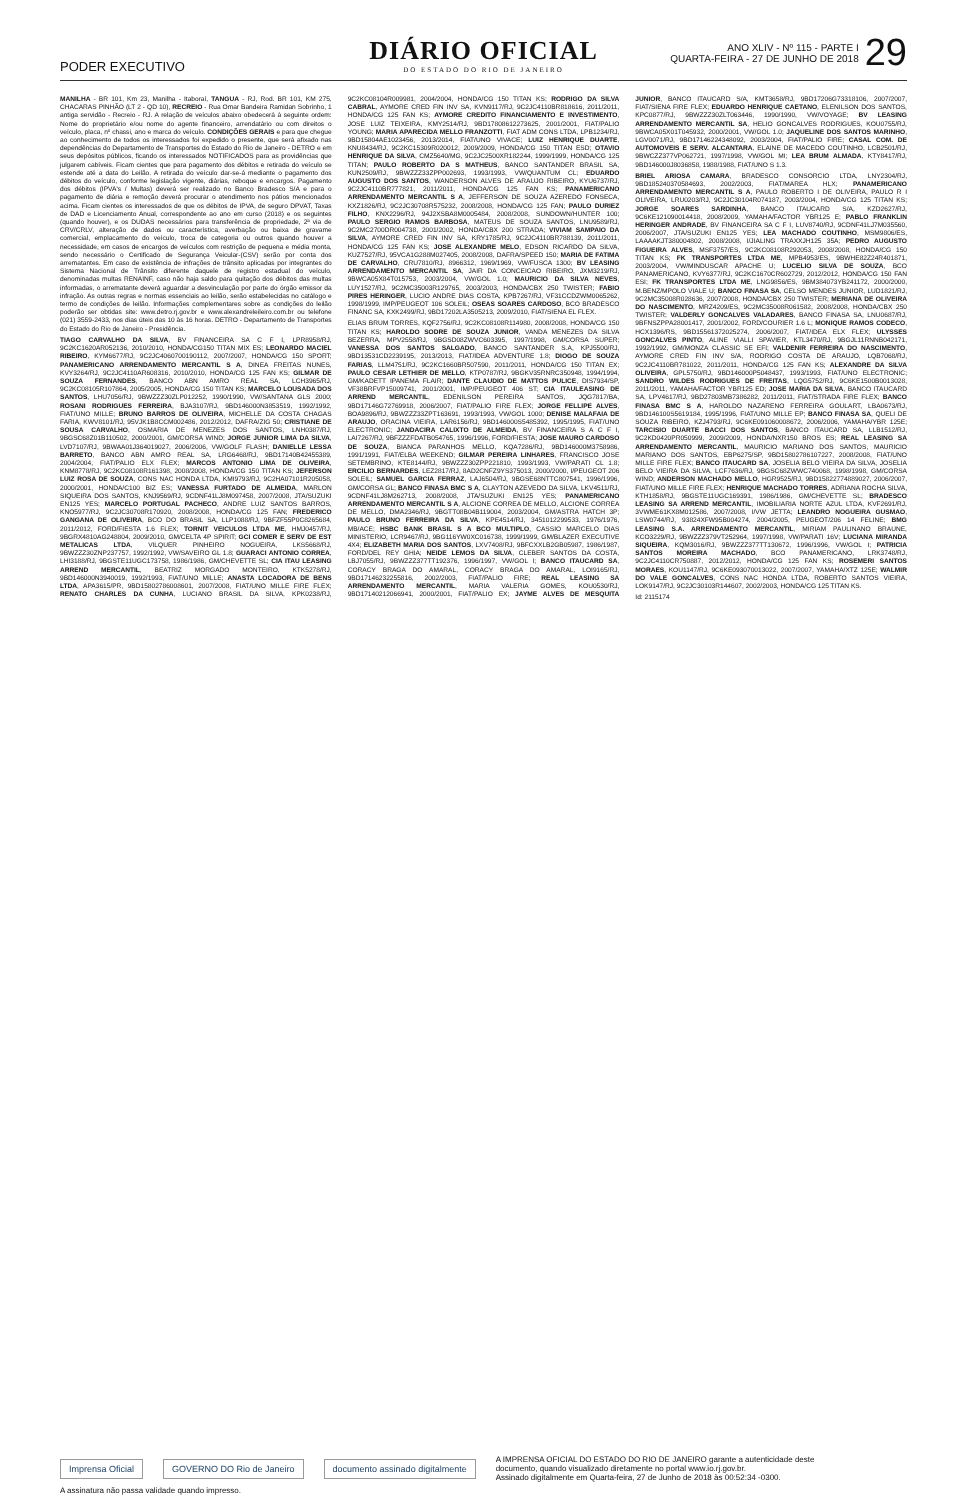PODER EXECUTIVO
DIÁRIO OFICIAL
DO ESTADO DO RIO DE JANEIRO
ANO XLIV - Nº 115 - PARTE I
QUARTA-FEIRA - 27 DE JUNHO DE 2018 29
MANILHA - BR 101, Km 23, Manilha - Itaboraí, TANGUA - RJ, Rod. BR 101, KM 275, CHACARAS PINHÃO (LT 2 - QD 10), RECREIO - Rua Omar Bandeira Ramidan Sobrinho, 1 antiga servidão - Recreio - RJ. A relação de veículos abaixo obedecerá à seguinte ordem: Nome do proprietário e/ou nome do agente financeiro, arrendatário ou com direitos o veículo, placa, nº chassi, ano e marca do veículo. CONDIÇÕES GERAIS e para que chegue ao conhecimento de todos os interessados foi expedido o presente, que será afixado nas dependências do Departamento de Transportes do Estado do Rio de Janeiro - DETRO e em seus depósitos públicos, ficando os interessados NOTIFICADOS para as providências que julgarem cabíveis. Ficam cientes que para pagamento dos débitos e retirada do veículo se estende até a data do Leilão. A retirada do veículo dar-se-á mediante o pagamento dos débitos do veículo, conforme legislação vigente, diárias, reboque e encargos. Pagamento dos débitos (IPVA's / Multas) deverá ser realizado no Banco Bradesco S/A e para o pagamento de diária e remoção deverá procurar o atendimento nos pátios mencionados acima. Ficam cientes os interessados de que os débitos de IPVA, de seguro DPVAT, Taxas de DAD e Licenciamento Anual, correspondente ao ano em curso (2018) e os seguintes (quando houver), e os DUDAS necessários para transferência de propriedade, 2ª via de CRV/CRLV, alteração de dados ou característica, averbação ou baixa de gravame comercial, emplacamento do veículo, troca de categoria ou outros quando houver a necessidade, em casos de encargos de veículos com restrição de pequena e média monta, sendo necessário o Certificado de Segurança Veicular-(CSV) serão por conta dos arrematantes. Em caso de existência de infrações de trânsito aplicadas por integrantes do Sistema Nacional de Trânsito diferente daquele de registro estadual do veículo, denominadas multas RENAINF, caso não haja saldo para quitação dos débitos das multas informadas, o arrematante deverá aguardar a desvinculação por parte do órgão emissor da infração. As outras regras e normas essenciais ao leilão, serão estabelecidas no catálogo e termo de condições de leilão. Informações complementares sobre as condições do leilão poderão ser obtidas site: www.detro.rj.gov.br e www.alexandreleileiro.com.br ou telefone (021) 3559-2433, nos dias úteis das 10 às 16 horas. DETRO - Departamento de Transportes do Estado do Rio de Janeiro - Presidência.
TIAGO CARVALHO DA SILVA, BV FINANCEIRA SA C F I, LPR8958/RJ, 9C2KC1620AR052136, 2010/2010, HONDA/CG150 TITAN MIX ES; LEONARDO MACIEL RIBEIRO, KYM6677/RJ, 9C2JC4060700190112, 2007/2007, HONDA/CG 150 SPORT; PANAMERICANO ARRENDAMENTO MERCANTIL S A, DINEA FREITAS NUNES, KVY3264/RJ, 9C2JC4110AR608316, 2010/2010, HONDA/CG 125 FAN KS; GILMAR DE SOUZA FERNANDES, BANCO ABN AMRO REAL SA, LCH3965/RJ, 9C2KC08105R107864, 2005/2005, HONDA/CG 150 TITAN KS; MARCELO LOUSADA DOS SANTOS, LHU7056/RJ, 9BWZZZ30ZLP012252, 1990/1990, VW/SANTANA GLS 2000; ROSANI RODRIGUES FERREIRA, BJA3107/RJ, 9BD146000N3853519, 1992/1992, FIAT/UNO MILLE; BRUNO BARROS DE OLIVEIRA, MICHELLE DA COSTA CHAGAS FARIA, KWV8101/RJ, 95VJK1B8CCM002486, 2012/2012, DAFRA/ZIG 50; CRISTIANE DE SOUSA CARVALHO, OSMARIA DE MENEZES DOS SANTOS, LNH0387/RJ, 9BGSC68Z01B110502, 2000/2001, GM/CORSA WIND; JORGE JUNIOR LIMA DA SILVA, LVD7107/RJ, 9BWAA01J364019027, 2006/2006, VW/GOLF FLASH; DANIELLE LESSA BARRETO, BANCO ABN AMRO REAL SA, LRG6468/RJ, 9BD17140B42455389, 2004/2004, FIAT/PALIO ELX FLEX; MARCOS ANTONIO LIMA DE OLIVEIRA, KNM8778/RJ, 9C2KC08108R161398, 2008/2008, HONDA/CG 150 TITAN KS; JEFERSON LUIZ ROSA DE SOUZA, CONS NAC HONDA LTDA, KMI9793/RJ, 9C2HA07101R205058, 2000/2001, HONDA/C100 BIZ ES; VANESSA FURTADO DE ALMEIDA, MARLON SIQUEIRA DOS SANTOS, KNJ9569/RJ, 9CDNF41LJ8M097458, 2007/2008, JTA/SUZUKI EN125 YES; MARCELO PORTUGAL PACHECO, ANDRE LUIZ SANTOS BARROS, KNO5977/RJ, 9C2JC30708R170920, 2008/2008, HONDA/CG 125 FAN; FREDERICO GANGANA DE OLIVEIRA, BCO DO BRASIL SA, LLP1088/RJ, 9BFZF55P0C8265684, 2011/2012, FORD/FIESTA 1.6 FLEX; TORNIT VEICULOS LTDA ME, HMJ0457/RJ, 9BGRX4810AG248804, 2009/2010, GM/CELTA 4P SPIRIT; GCI COMER E SERV DE EST METALICAS LTDA, VILQUER PINHEIRO NOGUEIRA, LKS5668/RJ, 9BWZZZ30ZNP237757, 1992/1992, VW/SAVEIRO GL 1.8; GUARACI ANTONIO CORREA, LHI3188/RJ, 9BGSTE11UGC173758, 1986/1986, GM/CHEVETTE SL; CIA ITAU LEASING ARREND MERCANTIL, BEATRIZ MORGADO MONTEIRO, KTK5278/RJ, 9BD146000N3940019, 1992/1993, FIAT/UNO MILLE; ANASTA LOCADORA DE BENS LTDA, APA3615/PR, 9BD15802786008601, 2007/2008, FIAT/UNO MILLE FIRE FLEX; RENATO CHARLES DA CUNHA, LUCIANO BRASIL DA SILVA, KPK0238/RJ, 9C2KC08104R009981, 2004/2004, HONDA/CG 150 TITAN KS; RODRIGO DA SILVA CABRAL, AYMORE CRED FIN INV SA, KVN9117/RJ, 9C2JC4110BR818616, 2011/2011, HONDA/CG 125 FAN KS; AYMORE CREDITO FINANCIAMENTO E INVESTIMENTO, JOSE LUIZ TEIXEIRA, KMY2514/RJ, 9BD17808612273625, 2001/2001, FIAT/PALIO YOUNG; MARIA APARECIDA MELLO FRANZOTTI, FIAT ADM CONS LTDA, LPB1234/RJ, 9BD15804AE1023456, 2013/2014, FIAT/UNO VIVACE; LUIZ HENRIQUE DUARTE, KNU8434/RJ, 9C2KC15309R020012, 2009/2009, HONDA/CG 150 TITAN ESD; OTAVIO HENRIQUE DA SILVA, CMZ5640/MG, 9C2JC2500XR182244, 1999/1999, HONDA/CG 125 TITAN; PAULO ROBERTO DA S MATHEUS, BANCO SANTANDER BRASIL SA, KUN2509/RJ, 9BWZZZ33ZPP002693, 1993/1993, VW/QUANTUM CL; EDUARDO AUGUSTO DOS SANTOS, WANDERSON ALVES DE ARAUJO RIBEIRO, KYU6737/RJ, 9C2JC4110BR777821, 2011/2011, HONDA/CG 125 FAN KS; PANAMERICANO ARRENDAMENTO MERCANTIL S A, JEFFERSON DE SOUZA AZEREDO FONSECA, KXZ1826/RJ, 9C2JC30708R575232, 2008/2008, HONDA/CG 125 FAN; PAULO DURIEZ FILHO, KNX2296/RJ, 94J2XSBA8M0005484, 2008/2008, SUNDOWN/HUNTER 100; PAULO SERGIO RAMOS BARBOSA, MATEUS DE SOUZA SANTOS, LNU9589/RJ, 9C2MC2700DR004738, 2001/2002, HONDA/CBX 200 STRADA; VIVIAM SAMPAIO DA SILVA, AYMORE CRED FIN INV SA, KRY1785/RJ, 9C2JC4110BR788139, 2011/2011, HONDA/CG 125 FAN KS; JOSE ALEXANDRE MELO, EDSON RICARDO DA SILVA, KUZ7527/RJ, 95VCA1G288M027405, 2008/2008, DAFRA/SPEED 150; MARIA DE FATIMA DE CARVALHO, CRU7810/RJ, 8966312, 1969/1969, VW/FUSCA 1300; BV LEASING ARRENDAMENTO MERCANTIL SA, JAIR DA CONCEICAO RIBEIRO, JXM3219/RJ, 9BWCA05X84T015753, 2003/2004, VW/GOL 1.0; MAURICIO DA SILVA NEVES, LUY1527/RJ, 9C2MC35003R129765, 2003/2003, HONDA/CBX 250 TWISTER; FABIO PIRES HERINGER, LUCIO ANDRE DIAS COSTA, KPB7267/RJ, VF31CCDZWM0065262, 1998/1999, IMP/PEUGEOT 106 SOLEIL; OSEAS SOARES CARDOSO, BCO BRADESCO FINANC SA, KXK2499/RJ, 9BD17202LA3505213, 2009/2010, FIAT/SIENA EL FLEX.
ELIAS BRUM TORRES, KQF2756/RJ, 9C2KC08108R114980, 2008/2008, HONDA/CG 150 TITAN KS; HAROLDO SODRE DE SOUZA JUNIOR, VANDA MENEZES DA SILVA BEZERRA, MPV2558/RJ, 9BGSD08ZWVC603395, 1997/1998, GM/CORSA SUPER; VANESSA DOS SANTOS SALGADO, BANCO SANTANDER S.A, KPJ5500/RJ, 9BD13531CD2239195, 2013/2013, FIAT/IDEA ADVENTURE 1.8; DIOGO DE SOUZA FARIAS, LLM4751/RJ, 9C2KC1660BR507590, 2011/2011, HONDA/CG 150 TITAN EX; PAULO CESAR LETHIER DE MELLO, KTP0787/RJ, 9BGKV35RNRC350948, 1994/1994, GM/KADETT IPANEMA FLAIR; DANTE CLAUDIO DE MATTOS PULICE, DIS7934/SP, VF38BRFVP15009741, 2001/2001, IMP/PEUGEOT 406 ST; CIA ITAULEASING DE ARREND MERCANTIL, EDENILSON PEREIRA SANTOS, JQG7817/BA, 9BD17146G72769918, 2006/2007, FIAT/PALIO FIRE FLEX; JORGE FELLIPE ALVES, BOA9896/RJ, 9BWZZZ33ZPT163691, 1993/1993, VW/GOL 1000; DENISE MALAFAIA DE ARAUJO, ORACINA VIEIRA, LAR6156/RJ, 9BD146000S5485392, 1995/1995, FIAT/UNO ELECTRONIC; JANDACIRA CALIXTO DE ALMEIDA, BV FINANCEIRA S A C F I, LAI7267/RJ, 9BFZZZFDATB054765, 1996/1996, FORD/FIESTA; JOSE MAURO CARDOSO DE SOUZA, BIANCA PARANHOS MELLO, KQA7286/RJ, 9BD146000M3758986, 1991/1991, FIAT/ELBA WEEKEND; GILMAR PEREIRA LINHARES, FRANCISCO JOSE SETEMBRINO, KTE8144/RJ, 9BWZZZ30ZPP221810, 1993/1993, VW/PARATI CL 1.8; ERCILIO BERNARDES, LEZ2817/RJ, 8AD2CNFZ9YS375013, 2000/2000, I/PEUGEOT 206 SOLEIL; SAMUEL GARCIA FERRAZ, LAJ6504/RJ, 9BGSE68NTTC807541, 1996/1996, GM/CORSA GL; BANCO FINASA BMC S A, CLAYTON AZEVEDO DA SILVA, LKV4511/RJ, 9CDNF41LJ8M262713, 2008/2008, JTA/SUZUKI EN125 YES; PANAMERICANO ARRENDAMENTO MERCANTIL S A, ALCIONE CORREA DE MELLO, ALCIONE CORREA DE MELLO, DMA2346/RJ, 9BGTT08B04B119004, 2003/2004, GM/ASTRA HATCH 3P; PAULO BRUNO FERREIRA DA SILVA, KPE4514/RJ, 3451012299533, 1976/1976, MB/ACE; HSBC BANK BRASIL S A BCO MULTIPLO, CASSIO MARCELO DIAS MINISTERIO, LCR9467/RJ, 9BG116YW0XC016738, 1999/1999, GM/BLAZER EXECUTIVE 4X4; ELIZABETH MARIA DOS SANTOS, LXV7408/RJ, 9BFCXXLB2GB05987, 1986/1987, FORD/DEL REY GHIA; NEIDE LEMOS DA SILVA, CLEBER SANTOS DA COSTA, LBJ7055/RJ, 9BWZZZ377TT192376, 1996/1997, VW/GOL I; BANCO ITAUCARD SA, CORACY BRAGA DO AMARAL, CORACY BRAGA DO AMARAL, LOI9165/RJ, 9BD17146232255816, 2002/2003, FIAT/PALIO FIRE; REAL LEASING SA ARRENDAMENTO MERCANTIL, MARIA VALERIA GOMES, KOU0530/RJ, 9BD17140212066941, 2000/2001, FIAT/PALIO EX; JAYME ALVES DE MESQUITA JUNIOR, BANCO ITAUCARD S/A, KMT3658/RJ, 9BD17206G73318106, 2007/2007, FIAT/SIENA FIRE FLEX; EDUARDO HENRIQUE CAETANO, ELENILSON DOS SANTOS, KPC0877/RJ, 9BWZZZ30ZLT063446, 1990/1990, VW/VOYAGE; BV LEASING ARRENDAMENTO MERCANTIL SA, HELIO GONCALVES RODRIGUES, KOU0755/RJ, 9BWCA05X01T045932, 2000/2001, VW/GOL 1.0; JAQUELINE DOS SANTOS MARINHO, LGV0071/RJ, 9BD17146224348092, 2003/2004, FIAT/PALIO FIRE; CASAL COM. DE AUTOMOVEIS E SERV. ALCANTARA, ELAINE DE MACEDO COUTINHO, LCB2501/RJ, 9BWCZZ377VP062721, 1997/1998, VW/GOL MI; LEA BRUM ALMADA, KTY8417/RJ, 9BD146000J8036858, 1988/1988, FIAT/UNO S 1.3.
BRIEL ARIOSA CAMARA, BRADESCO CONSORCIO LTDA, LNY2304/RJ, 9BD185240370584693, 2002/2003, FIAT/MAREA HLX; PANAMERICANO ARRENDAMENTO MERCANTIL S A, PAULO ROBERTO I DE OLIVEIRA, PAULO R I OLIVEIRA, LRU0203/RJ, 9C2JC30104R074187, 2003/2004, HONDA/CG 125 TITAN KS; JORGE SOARES SARDINHA, BANCO ITAUCARD S/A, KZD2627/RJ, 9C6KE121090014418, 2008/2009, YAMAHA/FACTOR YBR125 E; PABLO FRANKLIN HERINGER ANDRADE, BV FINANCEIRA SA C F I, LUV8740/RJ, 9CDNF41LJ7M035560, 2006/2007, JTA/SUZUKI EN125 YES; LEA MACHADO COUTINHO, MSM9806/ES, LAAAAKJT380004802, 2008/2008, I/JIALING TRAXXJH125 35A; PEDRO AUGUSTO FIGUEIRA ALVES, MSF3757/ES, 9C2KC08108R292053, 2008/2008, HONDA/CG 150 TITAN KS; FK TRANSPORTES LTDA ME, MPB4953/ES, 9BWHE82Z24R401871, 2003/2004, VW/MINDUSCAR APACHE U; LUCELIO SILVA DE SOUZA, BCO PANAMERICANO, KVY6377/RJ, 9C2KC1670CR602729, 2012/2012, HONDA/CG 150 FAN ESI; FK TRANSPORTES LTDA ME, LNG9856/ES, 9BM384073YB241172, 2000/2000, M.BENZ/MPOLO VIALE U; BANCO FINASA SA, CELSO MENDES JUNIOR, LUD1821/RJ, 9C2MC35008R028636, 2007/2008, HONDA/CBX 250 TWISTER; MERIANA DE OLIVEIRA DO NASCIMENTO, MRZ4209/ES, 9C2MC35008R061582, 2008/2008, HONDA/CBX 250 TWISTER; VALDERLY GONCALVES VALADARES, BANCO FINASA SA, LNU0687/RJ, 9BFNSZPPA28001417, 2001/2002, FORD/COURIER 1.6 L; MONIQUE RAMOS CODECO, HCX1396/RS, 9BD15561372025274, 2006/2007, FIAT/IDEA ELX FLEX; ULYSSES GONCALVES PINTO, ALINE VIALLI SPAVIER, KTL3470/RJ, 9BGJL11RNNB042171, 1992/1992, GM/MONZA CLASSIC SE EFI; VALDENIR FERREIRA DO NASCIMENTO, AYMORE CRED FIN INV S/A, RODRIGO COSTA DE ARAUJO, LQB7068/RJ, 9C2JC4110BR781022, 2011/2011, HONDA/CG 125 FAN KS; ALEXANDRE DA SILVA OLIVEIRA, GPL5750/RJ, 9BD146000P5048437, 1993/1993, FIAT/UNO ELECTRONIC; SANDRO WILDES RODRIGUES DE FREITAS, LQG5752/RJ, 9C6KE1500B0013028, 2011/2011, YAMAHA/FACTOR YBR125 ED; JOSE MARIA DA SILVA, BANCO ITAUCARD SA, LPV4617/RJ, 9BD27803MB7386282, 2011/2011, FIAT/STRADA FIRE FLEX; BANCO FINASA BMC S A, HAROLDO NAZARENO FERREIRA GOULART, LBA0673/RJ, 9BD146100S5619184, 1995/1996, FIAT/UNO MILLE EP; BANCO FINASA SA, QUELI DE SOUZA RIBEIRO, KZJ4793/RJ, 9C6KE091060008672, 2006/2006, YAMAHA/YBR 125E; TARCISIO DUARTE BACCI DOS SANTOS, BANCO ITAUCARD SA, LLB1512/RJ, 9C2KD0420PR050999, 2009/2009, HONDA/NXR150 BROS ES; REAL LEASING SA ARRENDAMENTO MERCANTIL, MAURICIO MARIANO DOS SANTOS, MAURICIO MARIANO DOS SANTOS, EBP6275/SP, 9BD15802786107227, 2008/2008, FIAT/UNO MILLE FIRE FLEX; BANCO ITAUCARD SA, JOSELIA BELO VIEIRA DA SILVA, JOSELIA BELO VIEIRA DA SILVA, LCF7636/RJ, 9BGSC68ZWWC740068, 1998/1998, GM/CORSA WIND; ANDERSON MACHADO MELLO, HGR9525/RJ, 9BD15822774889027, 2006/2007, FIAT/UNO MILLE FIRE FLEX; HENRIQUE MACHADO TORRES, ADRIANA ROCHA SILVA, KTH1858/RJ, 9BGSTE11UGC169391, 1986/1986, GM/CHEVETTE SL; BRADESCO LEASING SA ARREND MERCANTIL, IMOBILIARIA NORTE AZUL LTDA, KVF2691/RJ, 3VWME61KX8M012586, 2007/2008, I/VW JETTA; LEANDRO NOGUEIRA GUSMAO, LSW0744/RJ, 93824XFW95B004274, 2004/2005, PEUGEOT/206 14 FELINE; BMG LEASING S.A. ARRENDAMENTO MERCANTIL, MIRIAM PAULINANO BRAUNE, KCO3229/RJ, 9BWZZZ379VT252964, 1997/1998, VW/PARATI 16V; LUCIANA MIRANDA SIQUEIRA, KQM3016/RJ, 9BWZZZ377TT130672, 1996/1996, VW/GOL I; PATRICIA SANTOS MOREIRA MACHADO, BCO PANAMERICANO, LRK3748/RJ, 9C2JC4110CR750887, 2012/2012, HONDA/CG 125 FAN KS; ROSEMERI SANTOS MORAES, KOU1147/RJ, 9C6KE093070013022, 2007/2007, YAMAHA/XTZ 125E; WALMIR DO VALE GONCALVES, CONS NAC HONDA LTDA, ROBERTO SANTOS VIEIRA, LOK9147/RJ, 9C2JC30103R144607, 2002/2003, HONDA/CG 125 TITAN KS.
Id: 2115174
Imprensa Oficial GOVERNO DO Rio de Janeiro
documento assinado digitalmente
A IMPRENSA OFICIAL DO ESTADO DO RIO DE JANEIRO garante a autenticidade deste
documento, quando visualizado diretamente no portal www.io.rj.gov.br.
Assinado digitalmente em Quarta-feira, 27 de Junho de 2018 às 00:52:34 -0300.
A assinatura não passa validade quando impresso.